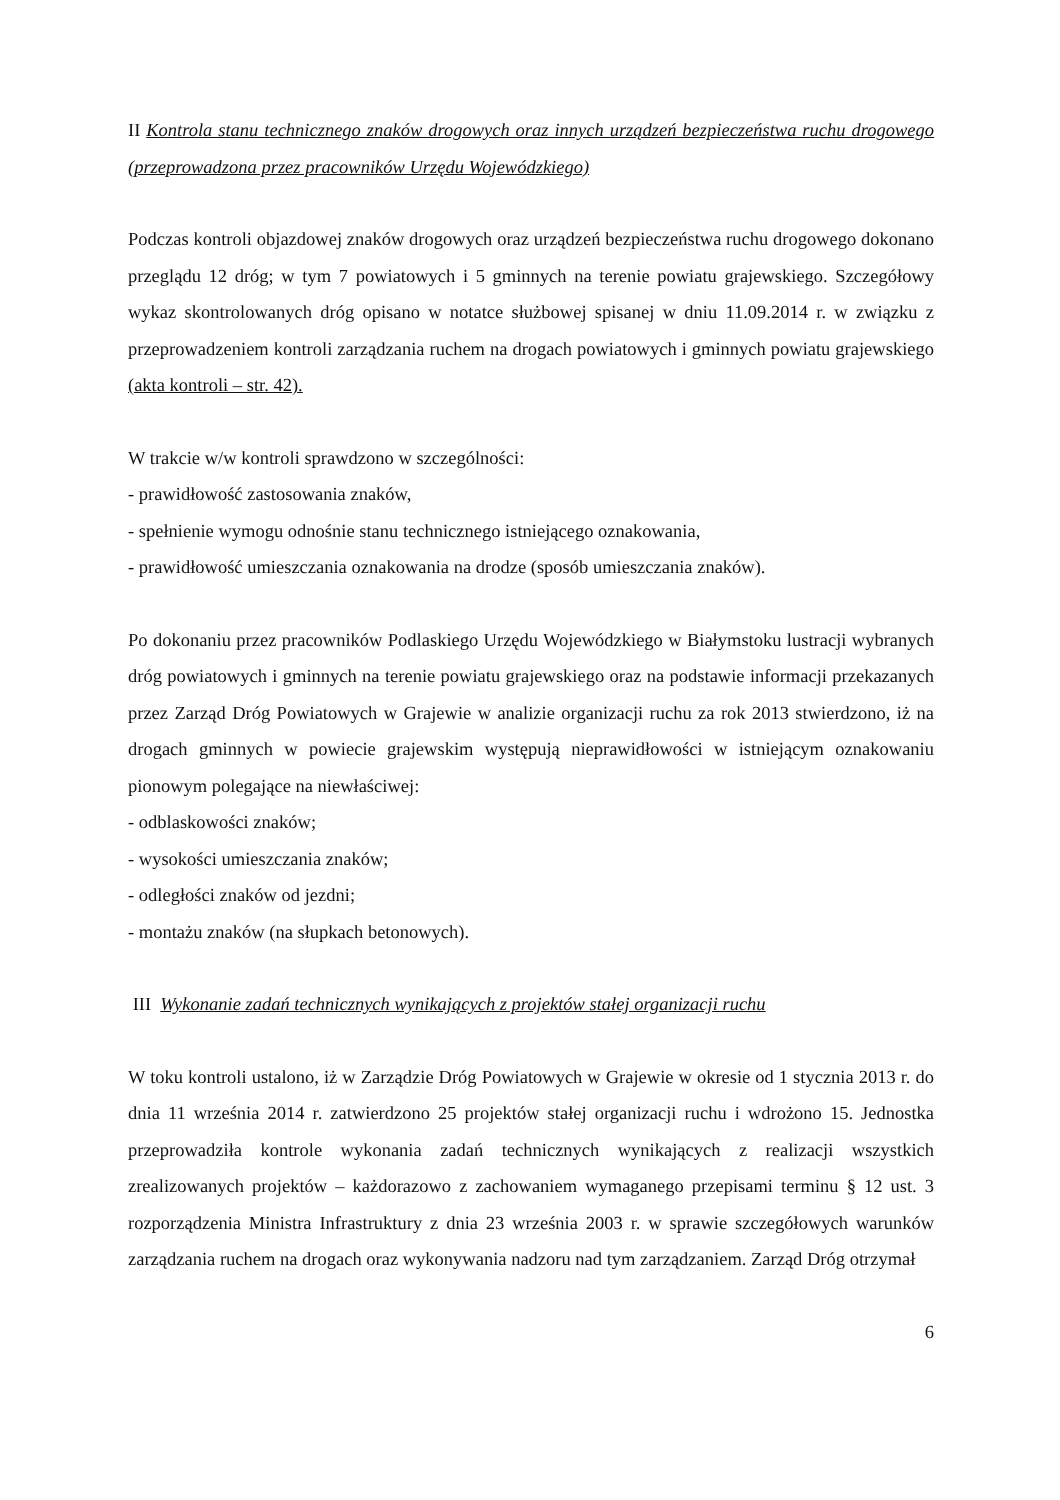II Kontrola stanu technicznego znaków drogowych oraz innych urządzeń bezpieczeństwa ruchu drogowego (przeprowadzona przez pracowników Urzędu Wojewódzkiego)
Podczas kontroli objazdowej znaków drogowych oraz urządzeń bezpieczeństwa ruchu drogowego dokonano przeglądu 12 dróg; w tym 7 powiatowych i 5 gminnych na terenie powiatu grajewskiego. Szczegółowy wykaz skontrolowanych dróg opisano w notatce służbowej spisanej w dniu 11.09.2014 r. w związku z przeprowadzeniem kontroli zarządzania ruchem na drogach powiatowych i gminnych powiatu grajewskiego (akta kontroli – str. 42).
W trakcie w/w kontroli sprawdzono w szczególności:
- prawidłowość zastosowania znaków,
- spełnienie wymogu odnośnie stanu technicznego istniejącego oznakowania,
- prawidłowość umieszczania oznakowania na drodze (sposób umieszczania znaków).
Po dokonaniu przez pracowników Podlaskiego Urzędu Wojewódzkiego w Białymstoku lustracji wybranych dróg powiatowych i gminnych na terenie powiatu grajewskiego oraz na podstawie informacji przekazanych przez Zarząd Dróg Powiatowych w Grajewie w analizie organizacji ruchu za rok 2013 stwierdzono, iż na drogach gminnych w powiecie grajewskim występują nieprawidłowości w istniejącym oznakowaniu pionowym polegające na niewłaściwej:
- odblaskowości znaków;
- wysokości umieszczania znaków;
- odległości znaków od jezdni;
- montażu znaków (na słupkach betonowych).
III Wykonanie zadań technicznych wynikających z projektów stałej organizacji ruchu
W toku kontroli ustalono, iż w Zarządzie Dróg Powiatowych w Grajewie w okresie od 1 stycznia 2013 r. do dnia 11 września 2014 r. zatwierdzono 25 projektów stałej organizacji ruchu i wdrożono 15. Jednostka przeprowadziła kontrole wykonania zadań technicznych wynikających z realizacji wszystkich zrealizowanych projektów – każdorazowo z zachowaniem wymaganego przepisami terminu § 12 ust. 3 rozporządzenia Ministra Infrastruktury z dnia 23 września 2003 r. w sprawie szczegółowych warunków zarządzania ruchem na drogach oraz wykonywania nadzoru nad tym zarządzaniem. Zarząd Dróg otrzymał
6